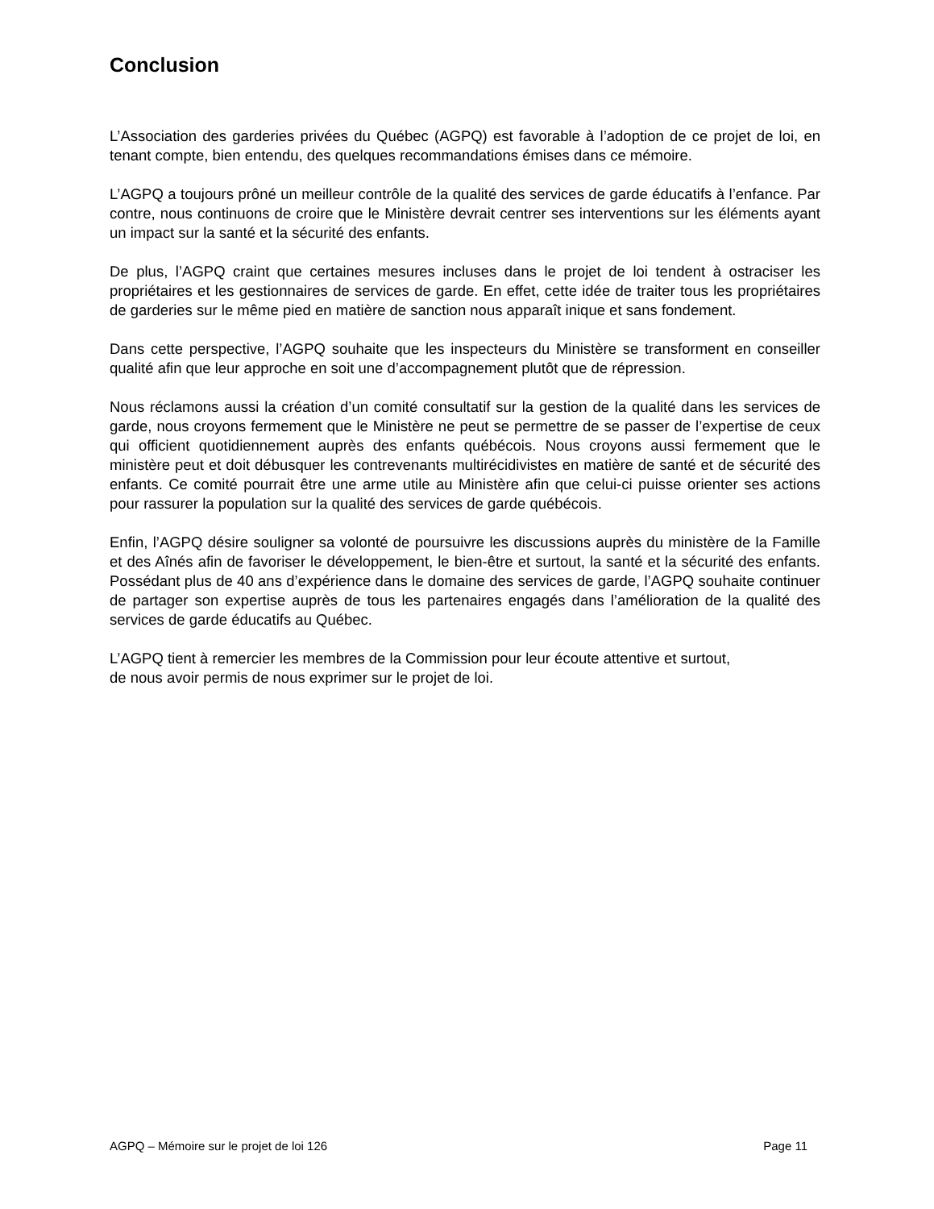Conclusion
L’Association des garderies privées du Québec (AGPQ) est favorable à l’adoption de ce projet de loi, en tenant compte, bien entendu, des quelques recommandations émises dans ce mémoire.
L’AGPQ a toujours prôné un meilleur contrôle de la qualité des services de garde éducatifs à l’enfance. Par contre, nous continuons de croire que le Ministère devrait centrer ses interventions sur les éléments ayant un impact sur la santé et la sécurité des enfants.
De plus, l’AGPQ craint que certaines mesures incluses dans le projet de loi tendent à ostraciser les propriétaires et les gestionnaires de services de garde. En effet, cette idée de traiter tous les propriétaires de garderies sur le même pied en matière de sanction nous apparaît inique et sans fondement.
Dans cette perspective, l’AGPQ souhaite que les inspecteurs du Ministère se transforment en conseiller qualité afin que leur approche en soit une d’accompagnement plutôt que de répression.
Nous réclamons aussi la création d’un comité consultatif sur la gestion de la qualité dans les services de garde, nous croyons fermement que le Ministère ne peut se permettre de se passer de l’expertise de ceux qui officient quotidiennement auprès des enfants québécois. Nous croyons aussi fermement que le ministère peut et doit débusquer les contrevenants multirécidivistes en matière de santé et de sécurité des enfants. Ce comité pourrait être une arme utile au Ministère afin que celui-ci puisse orienter ses actions pour rassurer la population sur la qualité des services de garde québécois.
Enfin, l’AGPQ désire souligner sa volonté de poursuivre les discussions auprès du ministère de la Famille et des Aînés afin de favoriser le développement, le bien-être et surtout, la santé et la sécurité des enfants. Possédant plus de 40 ans d’expérience dans le domaine des services de garde, l’AGPQ souhaite continuer de partager son expertise auprès de tous les partenaires engagés dans l’amélioration de la qualité des services de garde éducatifs au Québec.
L’AGPQ tient à remercier les membres de la Commission pour leur écoute attentive et surtout,
de nous avoir permis de nous exprimer sur le projet de loi.
AGPQ – Mémoire sur le projet de loi 126 Page 11